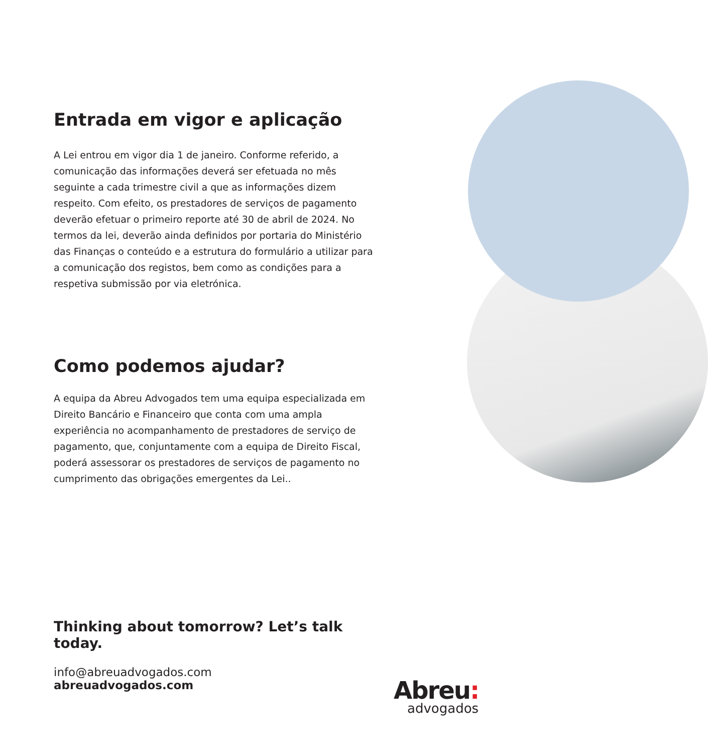Entrada em vigor e aplicação
A Lei entrou em vigor dia 1 de janeiro. Conforme referido, a comunicação das informações deverá ser efetuada no mês seguinte a cada trimestre civil a que as informações dizem respeito. Com efeito, os prestadores de serviços de pagamento deverão efetuar o primeiro reporte até 30 de abril de 2024. No termos da lei, deverão ainda definidos por portaria do Ministério das Finanças o conteúdo e a estrutura do formulário a utilizar para a comunicação dos registos, bem como as condições para a respetiva submissão por via eletrónica.
Como podemos ajudar?
A equipa da Abreu Advogados tem uma equipa especializada em Direito Bancário e Financeiro que conta com uma ampla experiência no acompanhamento de prestadores de serviço de pagamento, que, conjuntamente com a equipa de Direito Fiscal, poderá assessorar os prestadores de serviços de pagamento no cumprimento das obrigações emergentes da Lei..
Thinking about tomorrow? Let’s talk today.
info@abreuadvogados.com
abreuadvogados.com
Abreu:
advogados